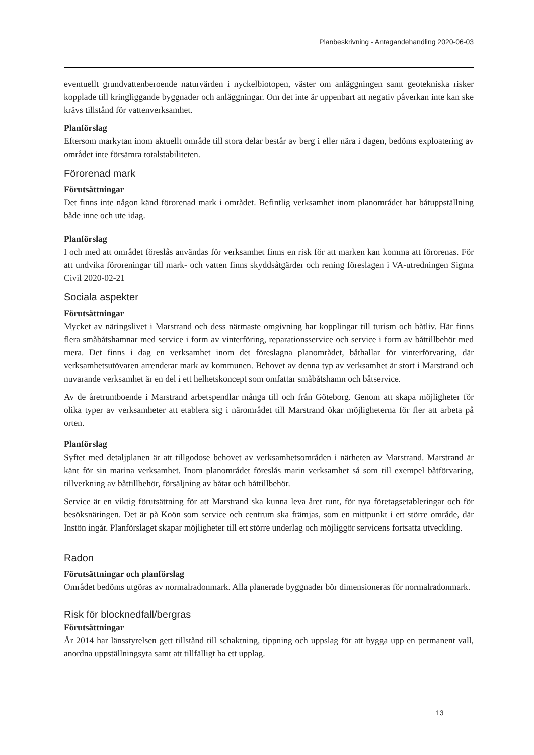Planbeskrivning - Antagandehandling 2020-06-03
eventuellt grundvattenberoende naturvärden i nyckelbiotopen, väster om anläggningen samt geotekniska risker kopplade till kringliggande byggnader och anläggningar. Om det inte är uppenbart att negativ påverkan inte kan ske krävs tillstånd för vattenverksamhet.
Planförslag
Eftersom markytan inom aktuellt område till stora delar består av berg i eller nära i dagen, bedöms exploatering av området inte försämra totalstabiliteten.
Förorenad mark
Förutsättningar
Det finns inte någon känd förorenad mark i området. Befintlig verksamhet inom planområdet har båtuppställning både inne och ute idag.
Planförslag
I och med att området föreslås användas för verksamhet finns en risk för att marken kan komma att förorenas. För att undvika föroreningar till mark- och vatten finns skyddsåtgärder och rening föreslagen i VA-utredningen Sigma Civil 2020-02-21
Sociala aspekter
Förutsättningar
Mycket av näringslivet i Marstrand och dess närmaste omgivning har kopplingar till turism och båtliv. Här finns flera småbåtshamnar med service i form av vinterföring, reparationsservice och service i form av båttillbehör med mera. Det finns i dag en verksamhet inom det föreslagna planområdet, båthallar för vinterförvaring, där verksamhetsutövaren arrenderar mark av kommunen. Behovet av denna typ av verksamhet är stort i Marstrand och nuvarande verksamhet är en del i ett helhetskoncept som omfattar småbåtshamn och båtservice.
Av de åretruntboende i Marstrand arbetspendlar många till och från Göteborg. Genom att skapa möjligheter för olika typer av verksamheter att etablera sig i närområdet till Marstrand ökar möjligheterna för fler att arbeta på orten.
Planförslag
Syftet med detaljplanen är att tillgodose behovet av verksamhetsområden i närheten av Marstrand. Marstrand är känt för sin marina verksamhet. Inom planområdet föreslås marin verksamhet så som till exempel båtförvaring, tillverkning av båttillbehör, försäljning av båtar och båttillbehör.
Service är en viktig förutsättning för att Marstrand ska kunna leva året runt, för nya företagsetableringar och för besöksnäringen. Det är på Koön som service och centrum ska främjas, som en mittpunkt i ett större område, där Instön ingår. Planförslaget skapar möjligheter till ett större underlag och möjliggör servicens fortsatta utveckling.
Radon
Förutsättningar och planförslag
Området bedöms utgöras av normalradonmark. Alla planerade byggnader bör dimensioneras för normalradonmark.
Risk för blocknedfall/bergras
Förutsättningar
År 2014 har länsstyrelsen gett tillstånd till schaktning, tippning och uppslag för att bygga upp en permanent vall, anordna uppställningsyta samt att tillfälligt ha ett upplag.
13